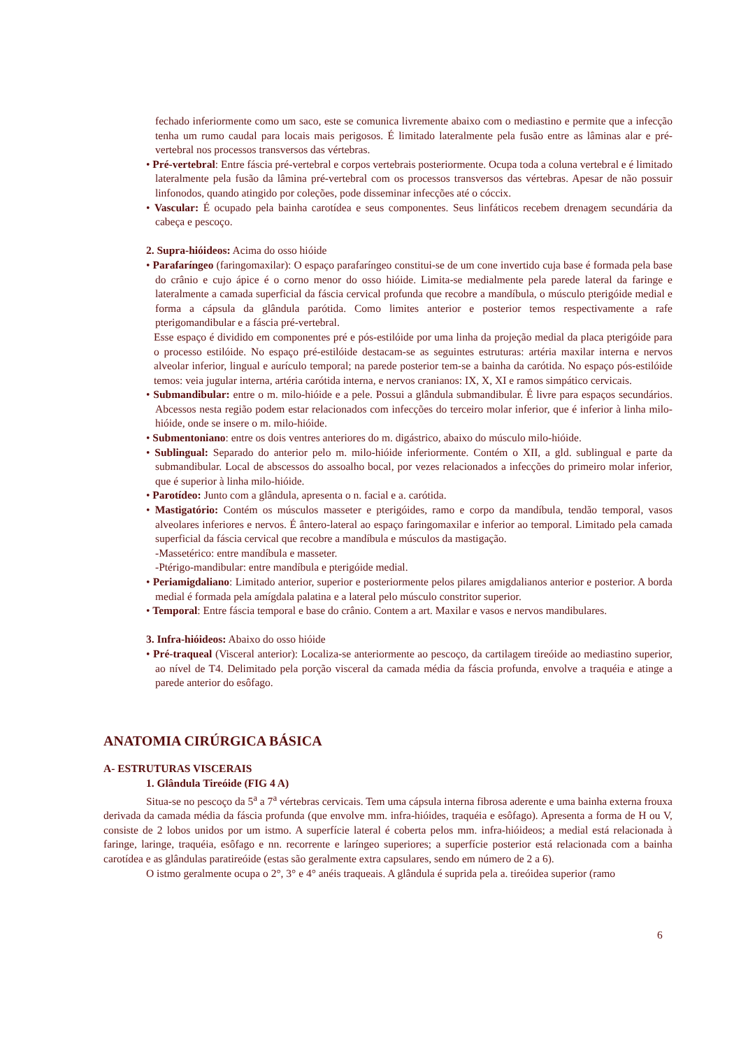fechado inferiormente como um saco, este se comunica livremente abaixo com o mediastino e permite que a infecção tenha um rumo caudal para locais mais perigosos. É limitado lateralmente pela fusão entre as lâminas alar e pré-vertebral nos processos transversos das vértebras.
• Pré-vertebral: Entre fáscia pré-vertebral e corpos vertebrais posteriormente. Ocupa toda a coluna vertebral e é limitado lateralmente pela fusão da lâmina pré-vertebral com os processos transversos das vértebras. Apesar de não possuir linfonodos, quando atingido por coleções, pode disseminar infecções até o cóccix.
• Vascular: É ocupado pela bainha carotídea e seus componentes. Seus linfáticos recebem drenagem secundária da cabeça e pescoço.
2. Supra-hióideos: Acima do osso hióide
• Parafaríngeo (faringomaxilar): O espaço parafaríngeo constitui-se de um cone invertido cuja base é formada pela base do crânio e cujo ápice é o corno menor do osso hióide. Limita-se medialmente pela parede lateral da faringe e lateralmente a camada superficial da fáscia cervical profunda que recobre a mandíbula, o músculo pterigóide medial e forma a cápsula da glândula parótida. Como limites anterior e posterior temos respectivamente a rafe pterigomandibular e a fáscia pré-vertebral.
Esse espaço é dividido em componentes pré e pós-estilóide por uma linha da projeção medial da placa pterigóide para o processo estilóide. No espaço pré-estilóide destacam-se as seguintes estruturas: artéria maxilar interna e nervos alveolar inferior, lingual e aurículo temporal; na parede posterior tem-se a bainha da carótida. No espaço pós-estilóide temos: veia jugular interna, artéria carótida interna, e nervos cranianos: IX, X, XI e ramos simpático cervicais.
• Submandibular: entre o m. milo-hióide e a pele. Possui a glândula submandibular. É livre para espaços secundários. Abcessos nesta região podem estar relacionados com infecções do terceiro molar inferior, que é inferior à linha milo-hióide, onde se insere o m. milo-hióide.
• Submentoniano: entre os dois ventres anteriores do m. digástrico, abaixo do músculo milo-hióide.
• Sublingual: Separado do anterior pelo m. milo-hióide inferiormente. Contém o XII, a gld. sublingual e parte da submandibular. Local de abscessos do assoalho bocal, por vezes relacionados a infecções do primeiro molar inferior, que é superior à linha milo-hióide.
• Parotídeo: Junto com a glândula, apresenta o n. facial e a. carótida.
• Mastigatório: Contém os músculos masseter e pterigóides, ramo e corpo da mandíbula, tendão temporal, vasos alveolares inferiores e nervos. É ântero-lateral ao espaço faringomaxilar e inferior ao temporal. Limitado pela camada superficial da fáscia cervical que recobre a mandíbula e músculos da mastigação.
-Massetérico: entre mandíbula e masseter.
-Ptérigo-mandibular: entre mandíbula e pterigóide medial.
• Periamigdaliano: Limitado anterior, superior e posteriormente pelos pilares amigdalianos anterior e posterior. A borda medial é formada pela amígdala palatina e a lateral pelo músculo constritor superior.
• Temporal: Entre fáscia temporal e base do crânio. Contem a art. Maxilar e vasos e nervos mandibulares.
3. Infra-hióideos: Abaixo do osso hióide
• Pré-traqueal (Visceral anterior): Localiza-se anteriormente ao pescoço, da cartilagem tireóide ao mediastino superior, ao nível de T4. Delimitado pela porção visceral da camada média da fáscia profunda, envolve a traquéia e atinge a parede anterior do esôfago.
ANATOMIA CIRÚRGICA BÁSICA
A- ESTRUTURAS VISCERAIS
1. Glândula Tireóide (FIG 4 A)
Situa-se no pescoço da 5<sup>a</sup> a 7<sup>a</sup> vértebras cervicais. Tem uma cápsula interna fibrosa aderente e uma bainha externa frouxa derivada da camada média da fáscia profunda (que envolve mm. infra-hióides, traquéia e esôfago). Apresenta a forma de H ou V, consiste de 2 lobos unidos por um istmo. A superfície lateral é coberta pelos mm. infra-hióideos; a medial está relacionada à faringe, laringe, traquéia, esôfago e nn. recorrente e laríngeo superiores; a superfície posterior está relacionada com a bainha carotídea e as glândulas paratireóide (estas são geralmente extra capsulares, sendo em número de 2 a 6).
O istmo geralmente ocupa o 2°, 3° e 4° anéis traqueais. A glândula é suprida pela a. tireóidea superior (ramo
6